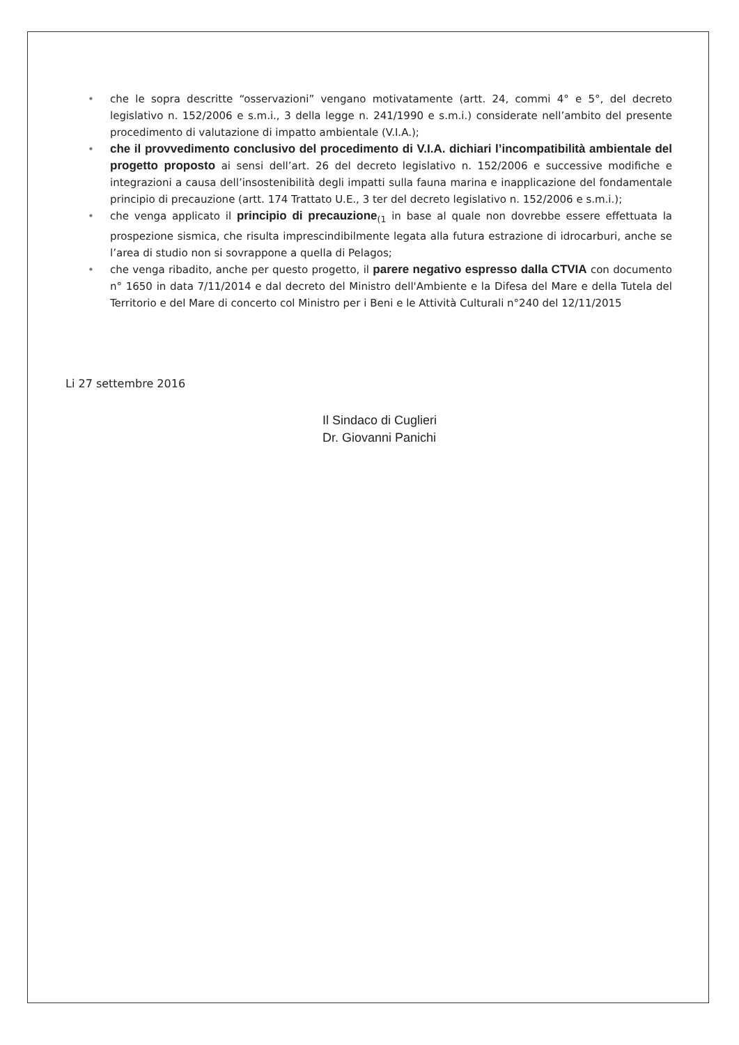• che le sopra descritte “osservazioni” vengano motivatamente (artt. 24, commi 4° e 5°, del decreto legislativo n. 152/2006 e s.m.i., 3 della legge n. 241/1990 e s.m.i.) considerate nell’ambito del presente procedimento di valutazione di impatto ambientale (V.I.A.);
• che il provvedimento conclusivo del procedimento di V.I.A. dichiari l’incompatibilità ambientale del progetto proposto ai sensi dell’art. 26 del decreto legislativo n. 152/2006 e successive modifiche e integrazioni a causa dell’insostenibilità degli impatti sulla fauna marina e inapplicazione del fondamentale principio di precauzione (artt. 174 Trattato U.E., 3 ter del decreto legislativo n. 152/2006 e s.m.i.);
• che venga applicato il principio di precauzione<sub>(1</sub> in base al quale non dovrebbe essere effettuata la prospezione sismica, che risulta imprescindibilmente legata alla futura estrazione di idrocarburi, anche se l’area di studio non si sovrappone a quella di Pelagos;
• che venga ribadito, anche per questo progetto, il parere negativo espresso dalla CTVIA con documento n° 1650 in data 7/11/2014 e dal decreto del Ministro dell'Ambiente e la Difesa del Mare e della Tutela del Territorio e del Mare di concerto col Ministro per i Beni e le Attività Culturali n°240 del 12/11/2015
Li 27 settembre 2016
Il Sindaco di Cuglieri
Dr. Giovanni Panichi